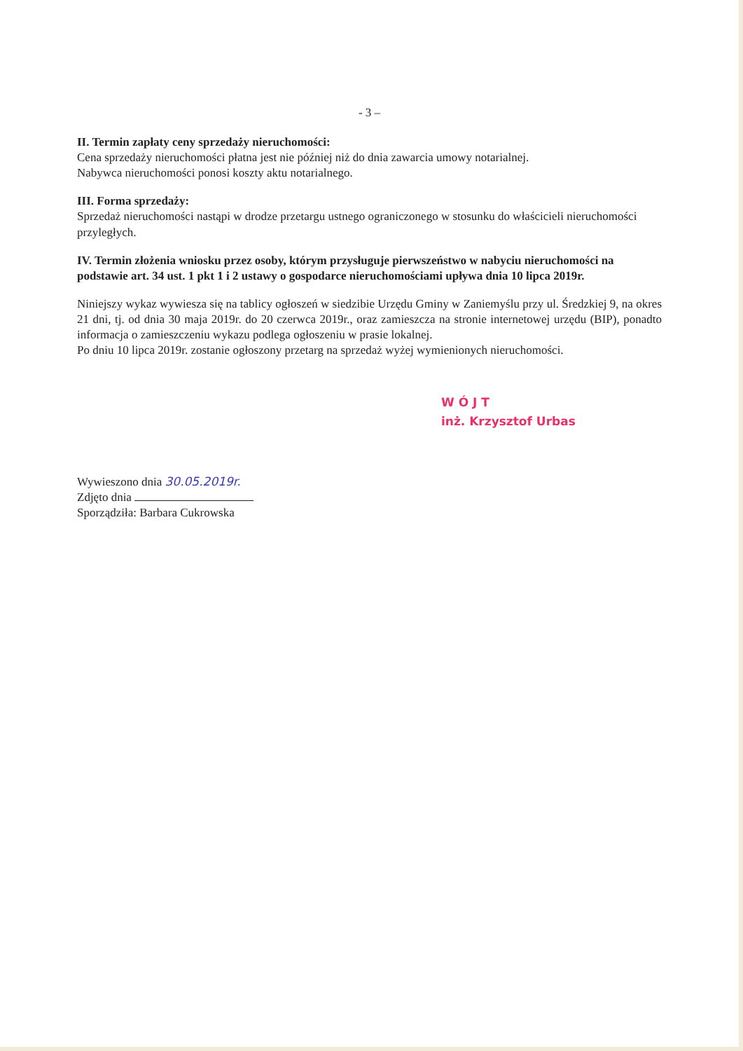- 3 –
II. Termin zapłaty ceny sprzedaży nieruchomości:
Cena sprzedaży nieruchomości płatna jest nie później niż do dnia zawarcia umowy notarialnej.
Nabywca nieruchomości ponosi koszty aktu notarialnego.
III. Forma sprzedaży:
Sprzedaż nieruchomości nastąpi w drodze przetargu ustnego ograniczonego w stosunku do właścicieli nieruchomości przyległych.
IV. Termin złożenia wniosku przez osoby, którym przysługuje pierwszeństwo w nabyciu nieruchomości na podstawie art. 34 ust. 1 pkt 1 i 2 ustawy o gospodarce nieruchomościami upływa dnia 10 lipca 2019r.
Niniejszy wykaz wywiesza się na tablicy ogłoszeń w siedzibie Urzędu Gminy w Zaniemyślu przy ul. Średzkiej 9, na okres 21 dni, tj. od dnia 30 maja 2019r. do 20 czerwca 2019r., oraz zamieszcza na stronie internetowej urzędu (BIP), ponadto informacja o zamieszczeniu wykazu podlega ogłoszeniu w prasie lokalnej.
Po dniu 10 lipca 2019r. zostanie ogłoszony przetarg na sprzedaż wyżej wymienionych nieruchomości.
W Ó J T
inż. Krzysztof Urbas
Wywieszono dnia 30.05.2019r.
Zdjęto dnia
Sporządziła: Barbara Cukrowska